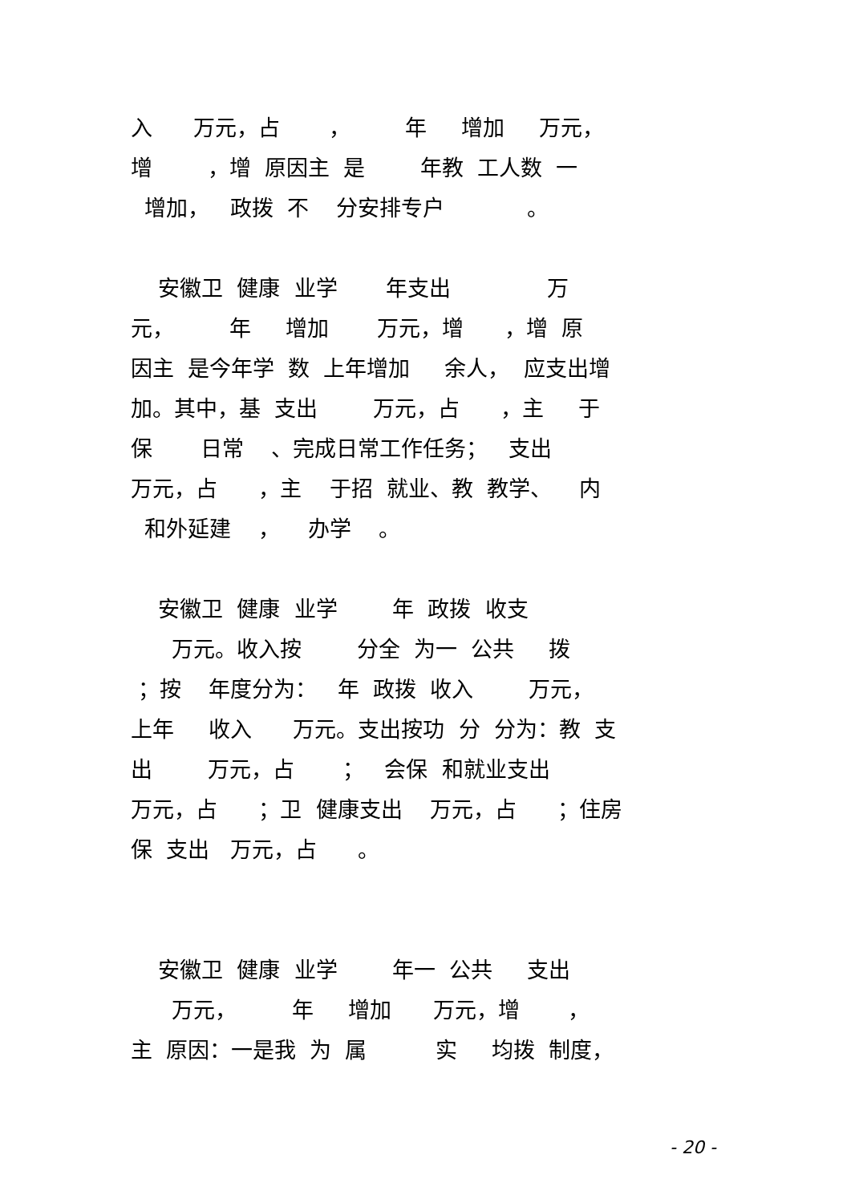入 万元，占 ， 年 增加 万元，
增 ，增 原因主 是 年教 工人数 一
增加， 政拨 不 分安排专户 。
安徽卫 健康 业学 年支出 万
元， 年 增加 万元，增 ，增 原
因主 是今年学 数 上年增加 余人， 应支出增
加。其中，基 支出 万元，占 ，主 于
保 日常 、完成日常工作任务； 支出
万元，占 ，主 于招 就业、教 教学、 内
和外延建 ， 办学 。
安徽卫 健康 业学 年 政拨 收支
万元。收入按 分全 为一 公共 拨
；按 年度分为： 年 政拨 收入 万元，
上年 收入 万元。支出按功 分 分为：教 支
出 万元，占 ； 会保 和就业支出
万元，占 ；卫 健康支出 万元，占 ；住房
保 支出 万元，占 。
安徽卫 健康 业学 年一 公共 支出
万元， 年 增加 万元，增 ，
主 原因：一是我 为 属 实 均拨 制度，
- 20 -